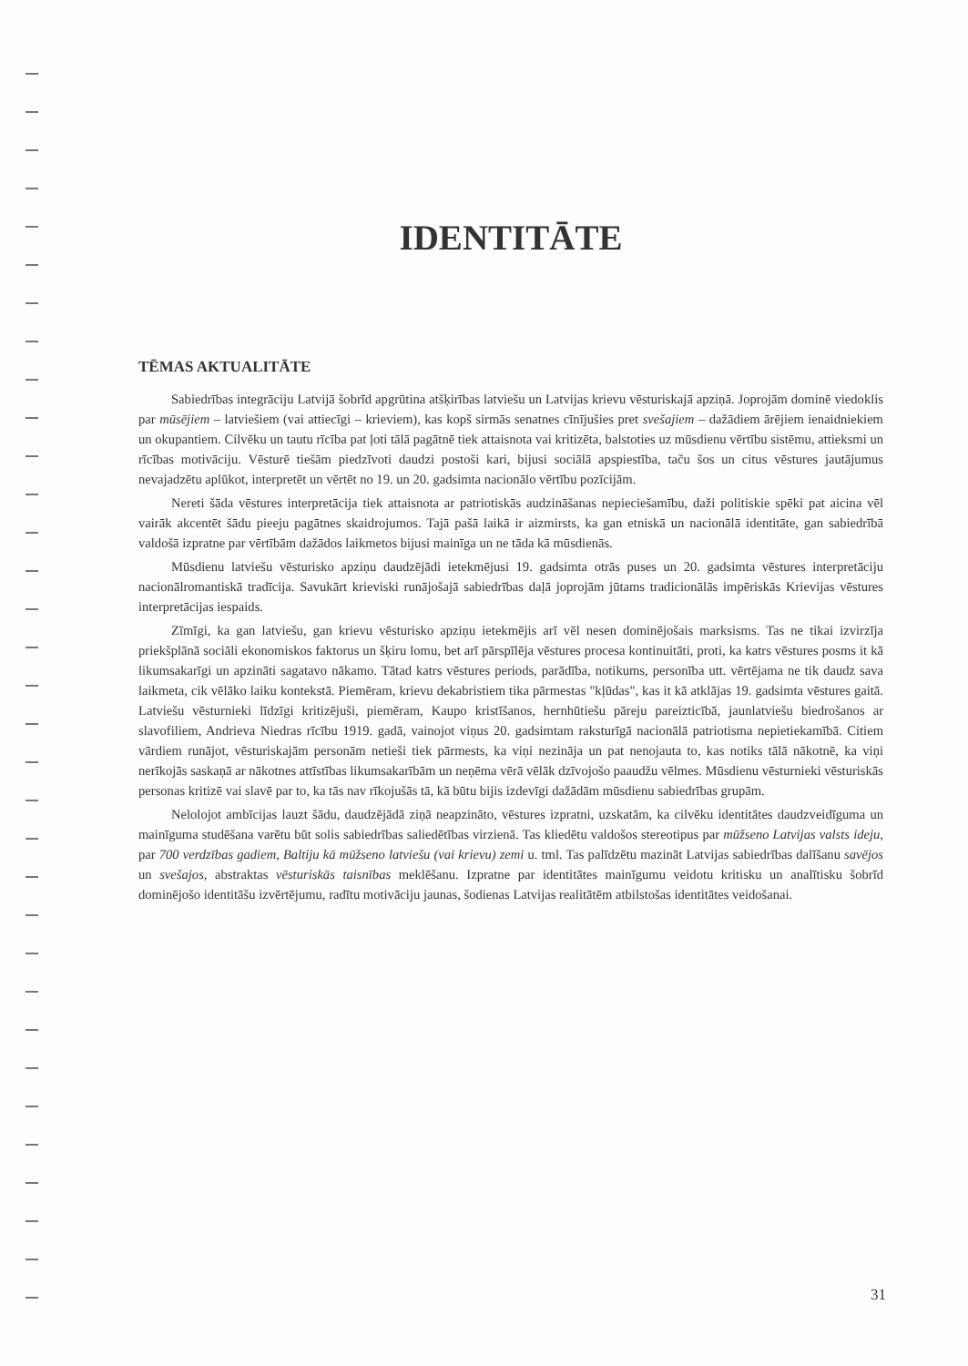IDENTITĀTE
TĒMAS AKTUALITĀTE
Sabiedrības integrāciju Latvijā šobrīd apgrūtina atšķirības latviešu un Latvijas krievu vēsturiskajā apziņā. Joprojām dominē viedoklis par mūsējiem – latviešiem (vai attiecīgi – krieviem), kas kopš sirmās senatnes cīnījušies pret svešajiem – dažādiem ārējiem ienaidniekiem un okupantiem. Cilvēku un tautu rīcība pat ļoti tālā pagātnē tiek attaisnota vai kritizēta, balstoties uz mūsdienu vērtību sistēmu, attieksmi un rīcības motivāciju. Vēsturē tiešām piedzīvoti daudzi postoši kari, bijusi sociālā apspiestība, taču šos un citus vēstures jautājumus nevajadzētu aplūkot, interpretēt un vērtēt no 19. un 20. gadsimta nacionālo vērtību pozīcijām.
Nereti šāda vēstures interpretācija tiek attaisnota ar patriotiskās audzināšanas nepieciešamību, daži politiskie spēki pat aicina vēl vairāk akcentēt šādu pieeju pagātnes skaidrojumos. Tajā pašā laikā ir aizmirsts, ka gan etniskā un nacionālā identitāte, gan sabiedrībā valdošā izpratne par vērtībām dažādos laikmetos bijusi mainīga un ne tāda kā mūsdienās.
Mūsdienu latviešu vēsturisko apziņu daudzējādi ietekmējusi 19. gadsimta otrās puses un 20. gadsimta vēstures interpretāciju nacionālromantiskā tradīcija. Savukārt krieviski runājošajā sabiedrības daļā joprojām jūtams tradicionālās impēriskās Krievijas vēstures interpretācijas iespaids.
Zīmīgi, ka gan latviešu, gan krievu vēsturisko apziņu ietekmējis arī vēl nesen dominējošais marksisms. Tas ne tikai izvirzīja priekšplānā sociāli ekonomiskos faktorus un šķiru lomu, bet arī pārspīlēja vēstures procesa kontinuitāti, proti, ka katrs vēstures posms it kā likumsakarīgi un apzināti sagatavo nākamo. Tātad katrs vēstures periods, parādība, notikums, personība utt. vērtējama ne tik daudz sava laikmeta, cik vēlāko laiku kontekstā. Piemēram, krievu dekabristiem tika pārmestas "kļūdas", kas it kā atklājas 19. gadsimta vēstures gaitā. Latviešu vēsturnieki līdzīgi kritizējuši, piemēram, Kaupo kristīšanos, hernhūtiešu pāreju pareizticībā, jaunlatviešu biedrošanos ar slavofiliem, Andrieva Niedras rīcību 1919. gadā, vainojot viņus 20. gadsimtam raksturīgā nacionālā patriotisma nepietiekamībā. Citiem vārdiem runājot, vēsturiskajām personām netieši tiek pārmests, ka viņi nezināja un pat nenojauta to, kas notiks tālā nākotnē, ka viņi nerīkojās saskaņā ar nākotnes attīstības likumsakarībām un neņēma vērā vēlāk dzīvojošo paaudžu vēlmes. Mūsdienu vēsturnieki vēsturiskās personas kritizē vai slavē par to, ka tās nav rīkojušās tā, kā būtu bijis izdevīgi dažādām mūsdienu sabiedrības grupām.
Nelolojot ambīcijas lauzt šādu, daudzējādā ziņā neapzināto, vēstures izpratni, uzskatām, ka cilvēku identitātes daudzveidīguma un mainīguma studēšana varētu būt solis sabiedrības saliedētības virzienā. Tas kliedētu valdošos stereotipus par mūžseno Latvijas valsts ideju, par 700 verdzības gadiem, Baltiju kā mūžseno latviešu (vai krievu) zemi u. tml. Tas palīdzētu mazināt Latvijas sabiedrības dalīšanu savējos un svešajos, abstraktas vēsturiskās taisnības meklēšanu. Izpratne par identitātes mainīgumu veidotu kritisku un analītisku šobrīd dominējošo identitāšu izvērtējumu, radītu motivāciju jaunas, šodienas Latvijas realitātēm atbilstošas identitātes veidošanai.
31